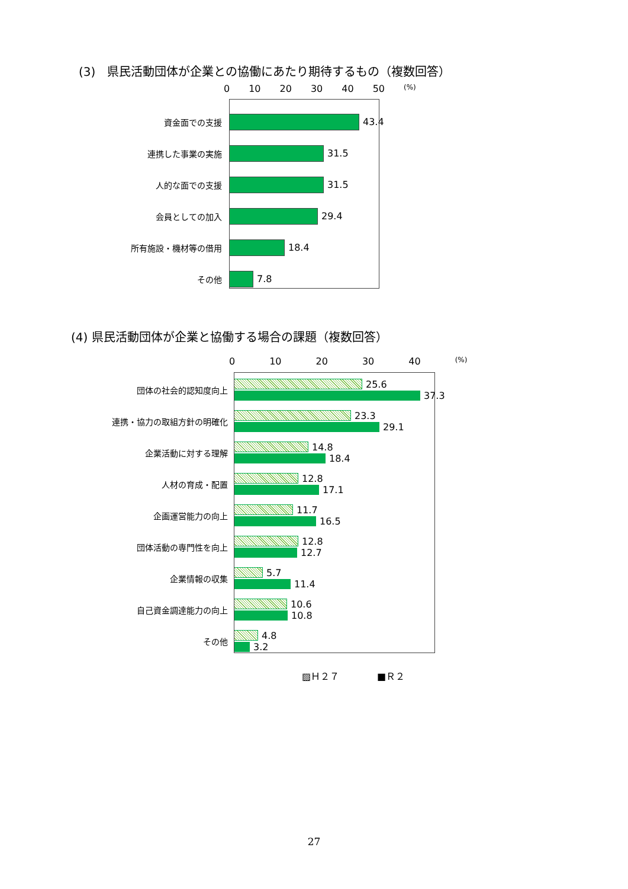(3)　県民活動団体が企業との協働にあたり期待するもの（複数回答）
0 10 20 30 40 50 (%)
資金面での支援 43.4
連携した事業の実施 31.5
人的な面での支援 31.5
会員としての加入 29.4
所有施設・機材等の借用 18.4
その他 7.8
(4) 県民活動団体が企業と協働する場合の課題（複数回答）
0 10 20 30 40 (%)
団体の社会的認知度向上
25.6
37.3
連携・協力の取組方針の明確化
23.3
29.1
企業活動に対する理解
14.8
18.4
人材の育成・配置
12.8
17.1
企画運営能力の向上
11.7
16.5
団体活動の専門性を向上
12.8
12.7
企業情報の収集
5.7
11.4
自己資金調達能力の向上
10.6
10.8
その他
4.8
3.2
▨Ｈ２７　　　　■Ｒ２
27